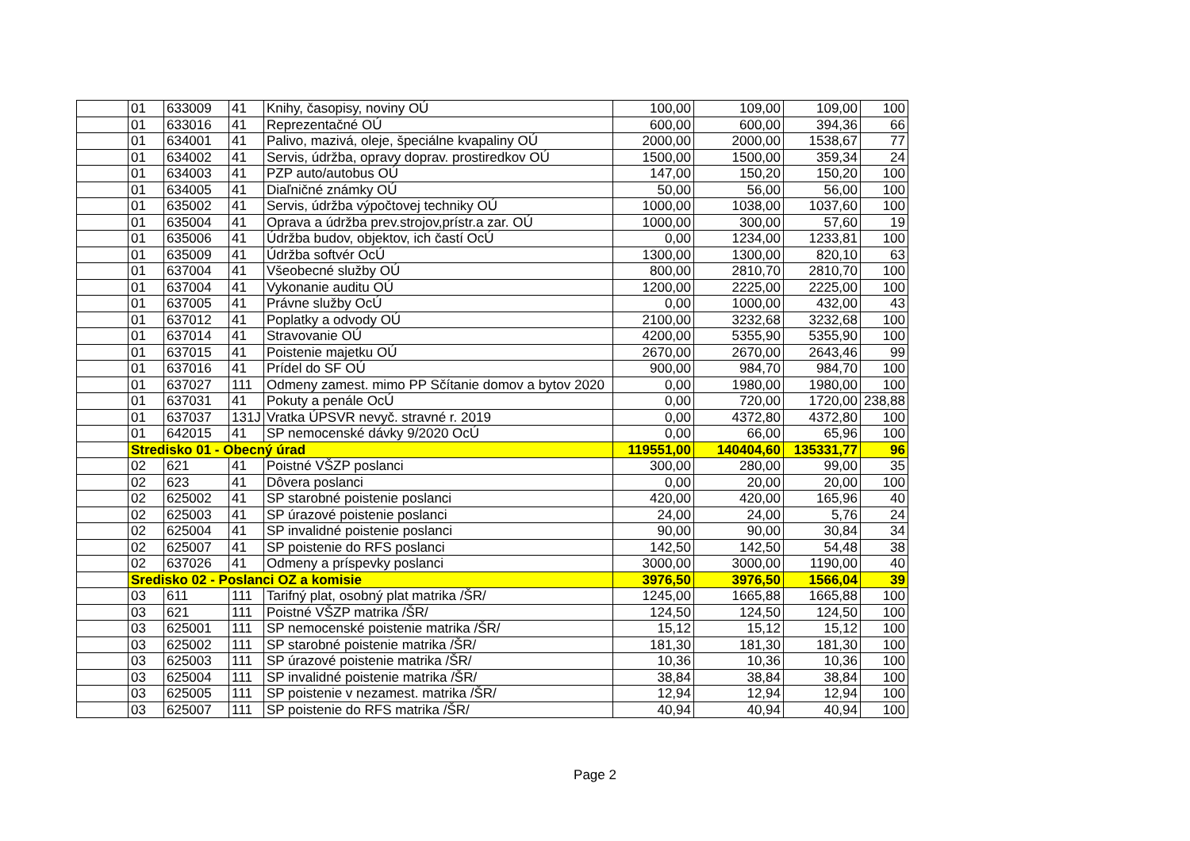| | 01 | 633009 | 41 | Knihy, časopisy, noviny OÚ | 100,00 | 109,00 | 109,00 | 100 |
| | 01 | 633016 | 41 | Reprezentačné OÚ | 600,00 | 600,00 | 394,36 | 66 |
| | 01 | 634001 | 41 | Palivo, mazivá, oleje, špeciálne kvapaliny OÚ | 2000,00 | 2000,00 | 1538,67 | 77 |
| | 01 | 634002 | 41 | Servis, údržba, opravy doprav. prostiredkov OÚ | 1500,00 | 1500,00 | 359,34 | 24 |
| | 01 | 634003 | 41 | PZP auto/autobus OÚ | 147,00 | 150,20 | 150,20 | 100 |
| | 01 | 634005 | 41 | Diaľničné známky OÚ | 50,00 | 56,00 | 56,00 | 100 |
| | 01 | 635002 | 41 | Servis, údržba výpočtovej techniky OÚ | 1000,00 | 1038,00 | 1037,60 | 100 |
| | 01 | 635004 | 41 | Oprava a údržba prev.strojov,prístr.a zar. OÚ | 1000,00 | 300,00 | 57,60 | 19 |
| | 01 | 635006 | 41 | Údržba budov, objektov, ich častí OcÚ | 0,00 | 1234,00 | 1233,81 | 100 |
| | 01 | 635009 | 41 | Údržba softvér OcÚ | 1300,00 | 1300,00 | 820,10 | 63 |
| | 01 | 637004 | 41 | Všeobecné služby OÚ | 800,00 | 2810,70 | 2810,70 | 100 |
| | 01 | 637004 | 41 | Vykonanie auditu OÚ | 1200,00 | 2225,00 | 2225,00 | 100 |
| | 01 | 637005 | 41 | Právne služby OcÚ | 0,00 | 1000,00 | 432,00 | 43 |
| | 01 | 637012 | 41 | Poplatky a odvody OÚ | 2100,00 | 3232,68 | 3232,68 | 100 |
| | 01 | 637014 | 41 | Stravovanie OÚ | 4200,00 | 5355,90 | 5355,90 | 100 |
| | 01 | 637015 | 41 | Poistenie majetku OÚ | 2670,00 | 2670,00 | 2643,46 | 99 |
| | 01 | 637016 | 41 | Prídel do SF OÚ | 900,00 | 984,70 | 984,70 | 100 |
| | 01 | 637027 | 111 | Odmeny zamest. mimo PP Sčítanie domov a bytov 2020 | 0,00 | 1980,00 | 1980,00 | 100 |
| | 01 | 637031 | 41 | Pokuty a penále OcÚ | 0,00 | 720,00 | 1720,00 | 238,88 |
| | 01 | 637037 | 131J | Vratka ÚPSVR nevyč. stravné r. 2019 | 0,00 | 4372,80 | 4372,80 | 100 |
| | 01 | 642015 | 41 | SP nemocenské dávky 9/2020 OcÚ | 0,00 | 66,00 | 65,96 | 100 |
| | Stredisko 01 - Obecný úrad | | | | 119551,00 | 140404,60 | 135331,77 | 96 |
| | 02 | 621 | 41 | Poistné VŠZP poslanci | 300,00 | 280,00 | 99,00 | 35 |
| | 02 | 623 | 41 | Dôvera poslanci | 0,00 | 20,00 | 20,00 | 100 |
| | 02 | 625002 | 41 | SP starobné poistenie poslanci | 420,00 | 420,00 | 165,96 | 40 |
| | 02 | 625003 | 41 | SP úrazové poistenie poslanci | 24,00 | 24,00 | 5,76 | 24 |
| | 02 | 625004 | 41 | SP invalidné poistenie poslanci | 90,00 | 90,00 | 30,84 | 34 |
| | 02 | 625007 | 41 | SP poistenie do RFS poslanci | 142,50 | 142,50 | 54,48 | 38 |
| | 02 | 637026 | 41 | Odmeny a príspevky poslanci | 3000,00 | 3000,00 | 1190,00 | 40 |
| | Sredisko 02 - Poslanci OZ a komisie | | | | 3976,50 | 3976,50 | 1566,04 | 39 |
| | 03 | 611 | 111 | Tarifný plat, osobný plat matrika /ŠR/ | 1245,00 | 1665,88 | 1665,88 | 100 |
| | 03 | 621 | 111 | Poistné VŠZP matrika /ŠR/ | 124,50 | 124,50 | 124,50 | 100 |
| | 03 | 625001 | 111 | SP nemocenské poistenie matrika /ŠR/ | 15,12 | 15,12 | 15,12 | 100 |
| | 03 | 625002 | 111 | SP starobné poistenie matrika /ŠR/ | 181,30 | 181,30 | 181,30 | 100 |
| | 03 | 625003 | 111 | SP úrazové poistenie matrika /ŠR/ | 10,36 | 10,36 | 10,36 | 100 |
| | 03 | 625004 | 111 | SP invalidné poistenie matrika /ŠR/ | 38,84 | 38,84 | 38,84 | 100 |
| | 03 | 625005 | 111 | SP poistenie v nezamest. matrika /ŠR/ | 12,94 | 12,94 | 12,94 | 100 |
| | 03 | 625007 | 111 | SP poistenie do RFS matrika /ŠR/ | 40,94 | 40,94 | 40,94 | 100 |
Page 2